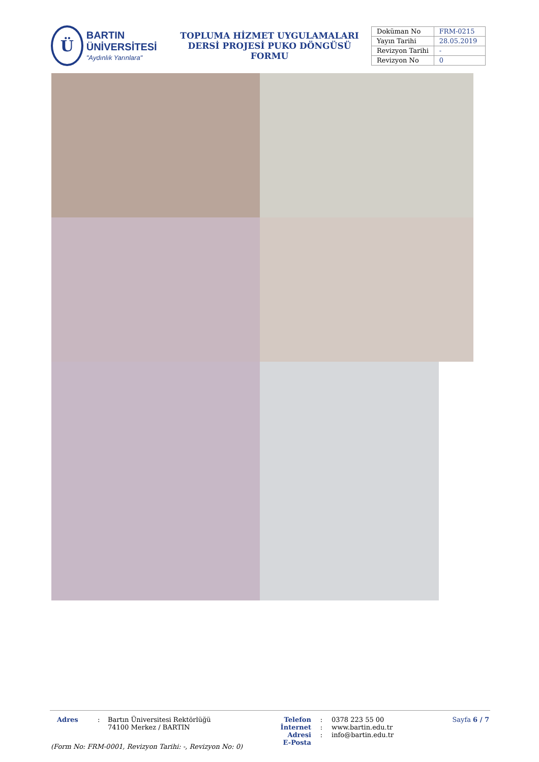Ü
BARTIN ÜNİVERSİTESİ
"Aydınlık Yarınlara"
TOPLUMA HİZMET UYGULAMALARI
DERSİ PROJESİ PUKO DÖNGÜSÜ FORMU
| Doküman No | FRM-0215 |
| Yayın Tarihi | 28.05.2019 |
| Revizyon Tarihi | - |
| Revizyon No | 0 |
Adres : Bartın Üniversitesi Rektörlüğü
74100 Merkez / BARTIN
Telefon
İnternet Adresi
E-Posta
:
:
:
0378 223 55 00
www.bartin.edu.tr
info@bartin.edu.tr
Sayfa 6 / 7
(Form No: FRM-0001, Revizyon Tarihi: -, Revizyon No: 0)